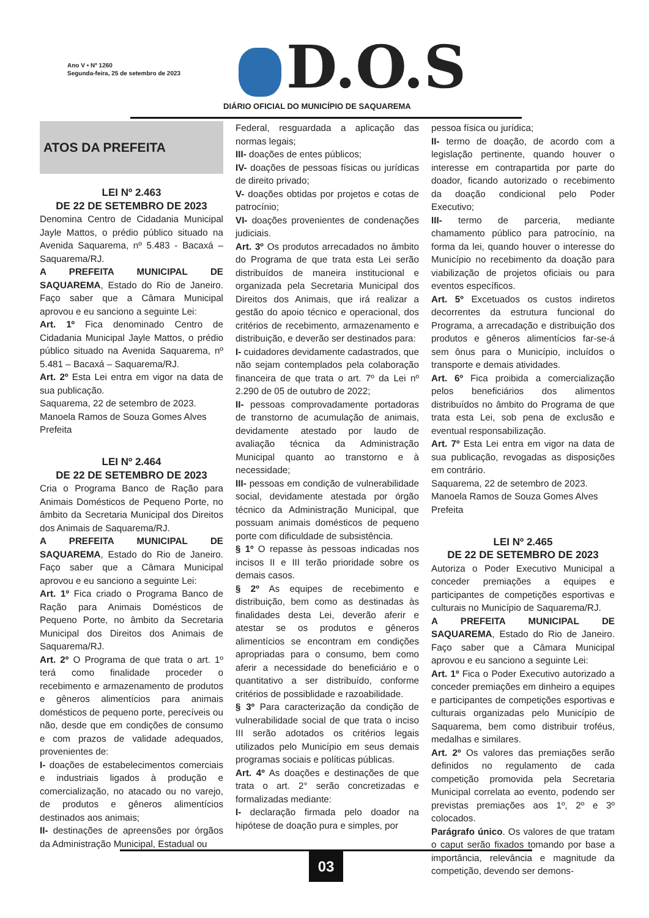Ano V • Nº 1260
Segunda-feira, 25 de setembro de 2023
D.O.S
DIÁRIO OFICIAL DO MUNICÍPIO DE SAQUAREMA
ATOS DA PREFEITA
LEI Nº 2.463
DE 22 DE SETEMBRO DE 2023
Denomina Centro de Cidadania Municipal Jayle Mattos, o prédio público situado na Avenida Saquarema, nº 5.483 - Bacaxá – Saquarema/RJ.
A PREFEITA MUNICIPAL DE SAQUAREMA, Estado do Rio de Janeiro. Faço saber que a Câmara Municipal aprovou e eu sanciono a seguinte Lei:
Art. 1º Fica denominado Centro de Cidadania Municipal Jayle Mattos, o prédio público situado na Avenida Saquarema, nº 5.481 – Bacaxá – Saquarema/RJ.
Art. 2º Esta Lei entra em vigor na data de sua publicação.
Saquarema, 22 de setembro de 2023.
Manoela Ramos de Souza Gomes Alves
Prefeita
LEI Nº 2.464
DE 22 DE SETEMBRO DE 2023
Cria o Programa Banco de Ração para Animais Domésticos de Pequeno Porte, no âmbito da Secretaria Municipal dos Direitos dos Animais de Saquarema/RJ.
A PREFEITA MUNICIPAL DE SAQUAREMA, Estado do Rio de Janeiro. Faço saber que a Câmara Municipal aprovou e eu sanciono a seguinte Lei:
Art. 1º Fica criado o Programa Banco de Ração para Animais Domésticos de Pequeno Porte, no âmbito da Secretaria Municipal dos Direitos dos Animais de Saquarema/RJ.
Art. 2º O Programa de que trata o art. 1º terá como finalidade proceder o recebimento e armazenamento de produtos e gêneros alimentícios para animais domésticos de pequeno porte, perecíveis ou não, desde que em condições de consumo e com prazos de validade adequados, provenientes de:
I- doações de estabelecimentos comerciais e industriais ligados à produção e comercialização, no atacado ou no varejo, de produtos e gêneros alimentícios destinados aos animais;
II- destinações de apreensões por órgãos da Administração Municipal, Estadual ou
Federal, resguardada a aplicação das normas legais;
III- doações de entes públicos;
IV- doações de pessoas físicas ou jurídicas de direito privado;
V- doações obtidas por projetos e cotas de patrocínio;
VI- doações provenientes de condenações judiciais.
Art. 3º Os produtos arrecadados no âmbito do Programa de que trata esta Lei serão distribuídos de maneira institucional e organizada pela Secretaria Municipal dos Direitos dos Animais, que irá realizar a gestão do apoio técnico e operacional, dos critérios de recebimento, armazenamento e distribuição, e deverão ser destinados para:
I- cuidadores devidamente cadastrados, que não sejam contemplados pela colaboração financeira de que trata o art. 7º da Lei nº 2.290 de 05 de outubro de 2022;
II- pessoas comprovadamente portadoras de transtorno de acumulação de animais, devidamente atestado por laudo de avaliação técnica da Administração Municipal quanto ao transtorno e à necessidade;
III- pessoas em condição de vulnerabilidade social, devidamente atestada por órgão técnico da Administração Municipal, que possuam animais domésticos de pequeno porte com dificuldade de subsistência.
§ 1º O repasse às pessoas indicadas nos incisos II e III terão prioridade sobre os demais casos.
§ 2º As equipes de recebimento e distribuição, bem como as destinadas às finalidades desta Lei, deverão aferir e atestar se os produtos e gêneros alimentícios se encontram em condições apropriadas para o consumo, bem como aferir a necessidade do beneficiário e o quantitativo a ser distribuído, conforme critérios de possiblidade e razoabilidade.
§ 3º Para caracterização da condição de vulnerabilidade social de que trata o inciso III serão adotados os critérios legais utilizados pelo Município em seus demais programas sociais e políticas públicas.
Art. 4º As doações e destinações de que trata o art. 2° serão concretizadas e formalizadas mediante:
I- declaração firmada pelo doador na hipótese de doação pura e simples, por
pessoa física ou jurídica;
II- termo de doação, de acordo com a legislação pertinente, quando houver o interesse em contrapartida por parte do doador, ficando autorizado o recebimento da doação condicional pelo Poder Executivo;
III- termo de parceria, mediante chamamento público para patrocínio, na forma da lei, quando houver o interesse do Município no recebimento da doação para viabilização de projetos oficiais ou para eventos específicos.
Art. 5º Excetuados os custos indiretos decorrentes da estrutura funcional do Programa, a arrecadação e distribuição dos produtos e gêneros alimentícios far-se-á sem ônus para o Município, incluídos o transporte e demais atividades.
Art. 6º Fica proibida a comercialização pelos beneficiários dos alimentos distribuídos no âmbito do Programa de que trata esta Lei, sob pena de exclusão e eventual responsabilização.
Art. 7º Esta Lei entra em vigor na data de sua publicação, revogadas as disposições em contrário.
Saquarema, 22 de setembro de 2023.
Manoela Ramos de Souza Gomes Alves
Prefeita
LEI Nº 2.465
DE 22 DE SETEMBRO DE 2023
Autoriza o Poder Executivo Municipal a conceder premiações a equipes e participantes de competições esportivas e culturais no Município de Saquarema/RJ.
A PREFEITA MUNICIPAL DE SAQUAREMA, Estado do Rio de Janeiro. Faço saber que a Câmara Municipal aprovou e eu sanciono a seguinte Lei:
Art. 1º Fica o Poder Executivo autorizado a conceder premiações em dinheiro a equipes e participantes de competições esportivas e culturais organizadas pelo Município de Saquarema, bem como distribuir troféus, medalhas e similares.
Art. 2º Os valores das premiações serão definidos no regulamento de cada competição promovida pela Secretaria Municipal correlata ao evento, podendo ser previstas premiações aos 1º, 2º e 3º colocados.
Parágrafo único. Os valores de que tratam o caput serão fixados tomando por base a importância, relevância e magnitude da competição, devendo ser demons-
03